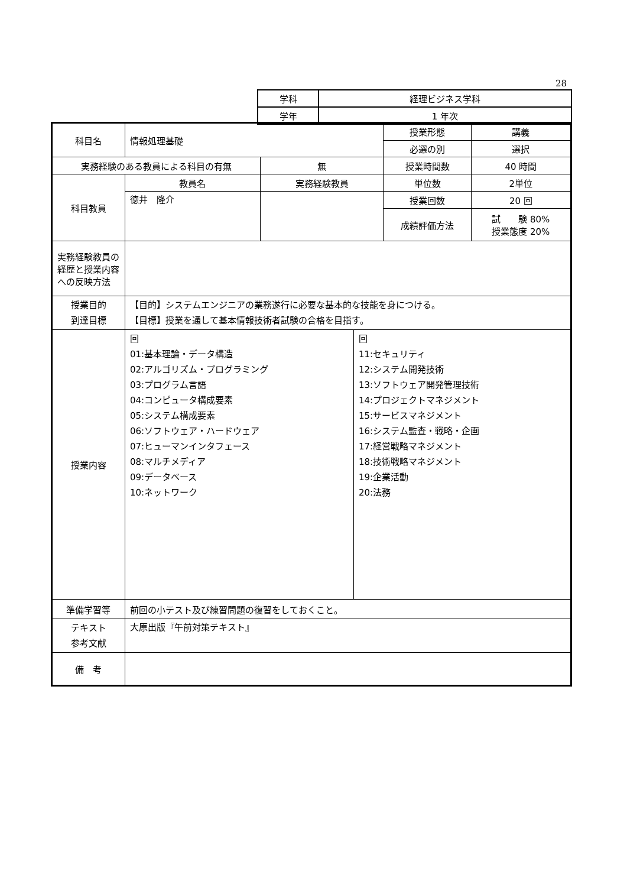28
| 学科 | 経理ビジネス学科 |
| 学年 | 1 年次 |
| 科目名 | 情報処理基礎 | | 授業形態 | 講義 |
| | | | 必選の別 | 選択 |
| 実務経験のある教員による科目の有無 | | 無 | 授業時間数 | 40 時間 |
| 科目教員 | 教員名 | 実務経験教員 | 単位数 | 2単位 |
| | 徳井 隆介 | | 授業回数 | 20 回 |
| | | | 成績評価方法 | 試 験 80% 授業態度 20% |
| 実務経験教員の経歴と授業内容への反映方法 | | | | |
| 授業目的 到達目標 | 【目的】システムエンジニアの業務遂行に必要な基本的な技能を身につける。 【目標】授業を通して基本情報技術者試験の合格を目指す。 | | | |
| 授業内容 | / 回 01:基本理論・データ構造 02:アルゴリズム・プログラミング 03:プログラム言語 04:コンピュータ構成要素 05:システム構成要素 06:ソフトウェア・ハードウェア 07:ヒューマンインタフェース 08:マルチメディア 09:データベース 10:ネットワーク / 回 11:セキュリティ 12:システム開発技術 13:ソフトウェア開発管理技術 14:プロジェクトマネジメント 15:サービスマネジメント 16:システム監査・戦略・企画 17:経営戦略マネジメント 18:技術戦略マネジメント 19:企業活動 20:法務 / | | | |
| 準備学習等 | 前回の小テスト及び練習問題の復習をしておくこと。 | | | |
| テキスト 参考文献 | 大原出版『午前対策テキスト』 | | | |
| 備 考 | | | | |